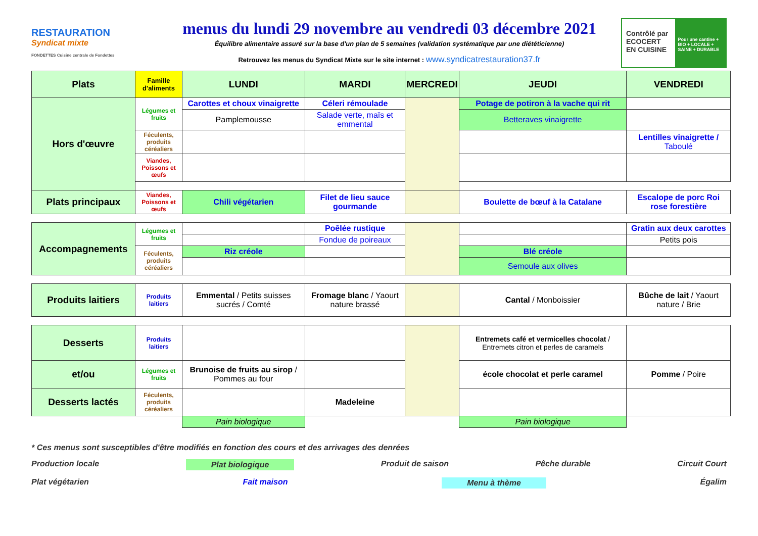RESTAURATION
Syndicat mixte
FONDETTES Cuisine centrale de Fondettes
menus du lundi 29 novembre au vendredi 03 décembre 2021
Équilibre alimentaire assuré sur la base d'un plan de 5 semaines (validation systématique par une diététicienne)
Retrouvez les menus du Syndicat Mixte sur le site internet : www.syndicatrestauration37.fr
Contrôlé par ECOCERT EN CUISINE
Pour une cantine + BIO + LOCALE + SAINE + DURABLE
| Plats | Famille d'aliments | LUNDI | MARDI | MERCREDI | JEUDI | VENDREDI |
| --- | --- | --- | --- | --- | --- | --- |
| Hors d'œuvre | Légumes et fruits | Carottes et choux vinaigrette | Céleri rémoulade | | Potage de potiron à la vache qui rit | |
| | | Pamplemousse | Salade verte, maïs et emmental | | Betteraves vinaigrette | |
| | Féculents, produits céréaliers | | | | | Lentilles vinaigrette / Taboulé |
| | Viandes, Poissons et œufs | | | | | |
| Plats principaux | Viandes, Poissons et œufs | Chili végétarien | Filet de lieu sauce gourmande | | Boulette de bœuf à la Catalane | Escalope de porc Roi rose forestière |
| Accompagnements | Légumes et fruits | | Poêlée rustique | | | Gratin aux deux carottes |
| | | | Fondue de poireaux | | | Petits pois |
| | Féculents, produits céréaliers | Riz créole | | | Blé créole | |
| | | | | | Semoule aux olives | |
| Produits laitiers | Produits laitiers | Emmental / Petits suisses sucrés / Comté | Fromage blanc / Yaourt nature brassé | | Cantal / Monboissier | Bûche de lait / Yaourt nature / Brie |
| Desserts | Produits laitiers | | | | Entremets café et vermicelles chocolat / Entremets citron et perles de caramels | |
| et/ou | Légumes et fruits | Brunoise de fruits au sirop / Pommes au four | | | école chocolat et perle caramel | Pomme / Poire |
| Desserts lactés | Féculents, produits céréaliers | | Madeleine | | | |
| | | Pain biologique | | | Pain biologique | |
* Ces menus sont susceptibles d'être modifiés en fonction des cours et des arrivages des denrées
Production locale Plat biologique Produit de saison Pêche durable Circuit Court
Plat végétarien Fait maison Menu à thème Égalim